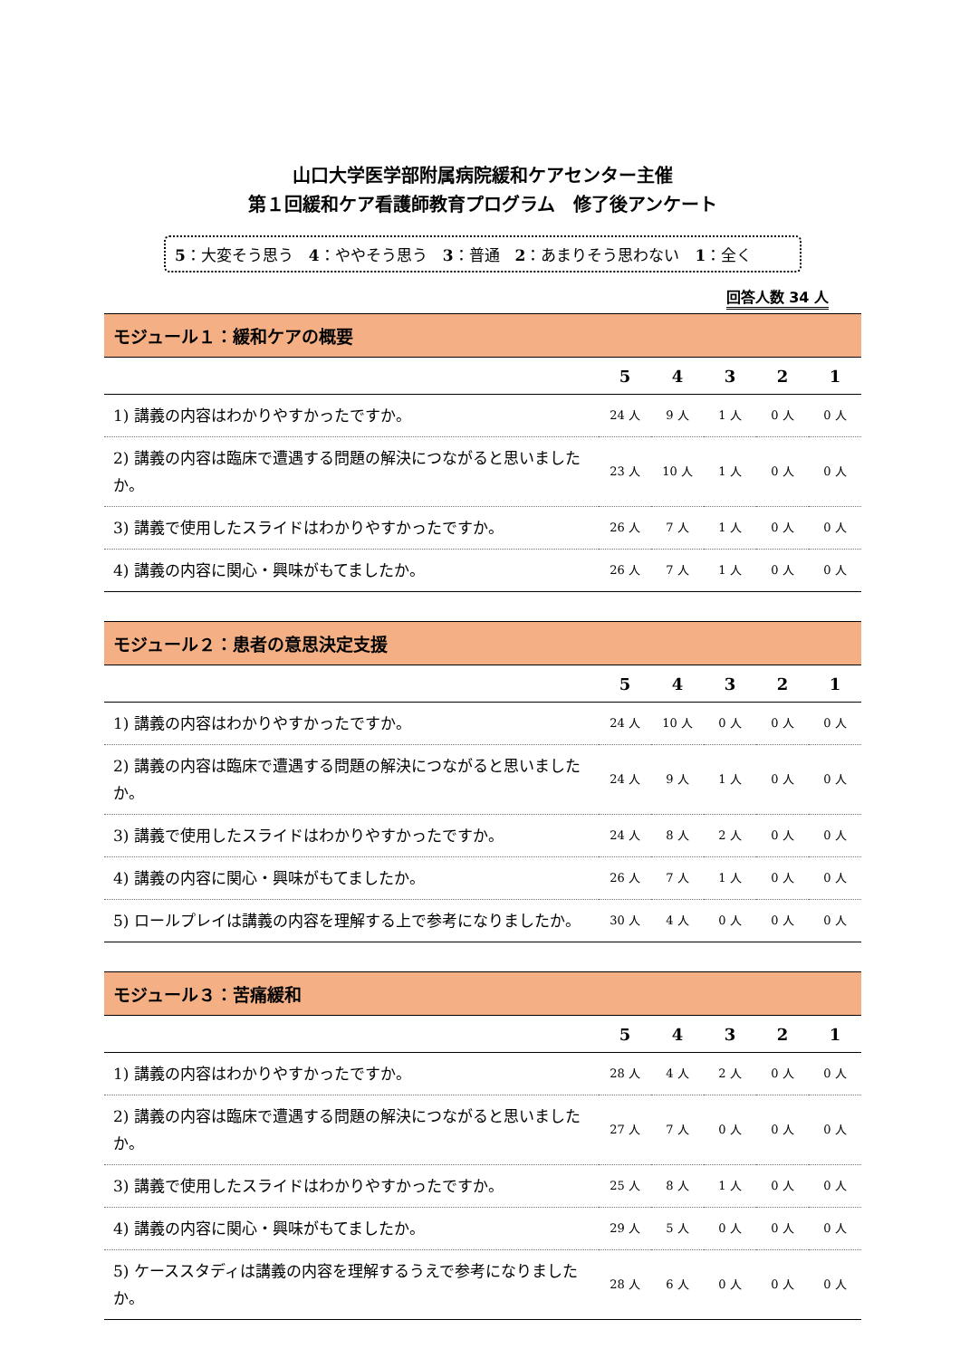山口大学医学部附属病院緩和ケアセンター主催
第１回緩和ケア看護師教育プログラム　修了後アンケート
5：大変そう思う　4：ややそう思う　3：普通　2：あまりそう思わない　1：全く
回答人数 34 人
| モジュール１：緩和ケアの概要 | | | | | |
| --- | --- | --- | --- | --- | --- |
| | 5 | 4 | 3 | 2 | 1 |
| 1) 講義の内容はわかりやすかったですか。 | 24 人 | 9 人 | 1 人 | 0 人 | 0 人 |
| 2) 講義の内容は臨床で遭遇する問題の解決につながると思いましたか。 | 23 人 | 10 人 | 1 人 | 0 人 | 0 人 |
| 3) 講義で使用したスライドはわかりやすかったですか。 | 26 人 | 7 人 | 1 人 | 0 人 | 0 人 |
| 4) 講義の内容に関心・興味がもてましたか。 | 26 人 | 7 人 | 1 人 | 0 人 | 0 人 |
| モジュール２：患者の意思決定支援 | | | | | |
| --- | --- | --- | --- | --- | --- |
| | 5 | 4 | 3 | 2 | 1 |
| 1) 講義の内容はわかりやすかったですか。 | 24 人 | 10 人 | 0 人 | 0 人 | 0 人 |
| 2) 講義の内容は臨床で遭遇する問題の解決につながると思いましたか。 | 24 人 | 9 人 | 1 人 | 0 人 | 0 人 |
| 3) 講義で使用したスライドはわかりやすかったですか。 | 24 人 | 8 人 | 2 人 | 0 人 | 0 人 |
| 4) 講義の内容に関心・興味がもてましたか。 | 26 人 | 7 人 | 1 人 | 0 人 | 0 人 |
| 5) ロールプレイは講義の内容を理解する上で参考になりましたか。 | 30 人 | 4 人 | 0 人 | 0 人 | 0 人 |
| モジュール３：苦痛緩和 | | | | | |
| --- | --- | --- | --- | --- | --- |
| | 5 | 4 | 3 | 2 | 1 |
| 1) 講義の内容はわかりやすかったですか。 | 28 人 | 4 人 | 2 人 | 0 人 | 0 人 |
| 2) 講義の内容は臨床で遭遇する問題の解決につながると思いましたか。 | 27 人 | 7 人 | 0 人 | 0 人 | 0 人 |
| 3) 講義で使用したスライドはわかりやすかったですか。 | 25 人 | 8 人 | 1 人 | 0 人 | 0 人 |
| 4) 講義の内容に関心・興味がもてましたか。 | 29 人 | 5 人 | 0 人 | 0 人 | 0 人 |
| 5) ケーススタディは講義の内容を理解するうえで参考になりましたか。 | 28 人 | 6 人 | 0 人 | 0 人 | 0 人 |